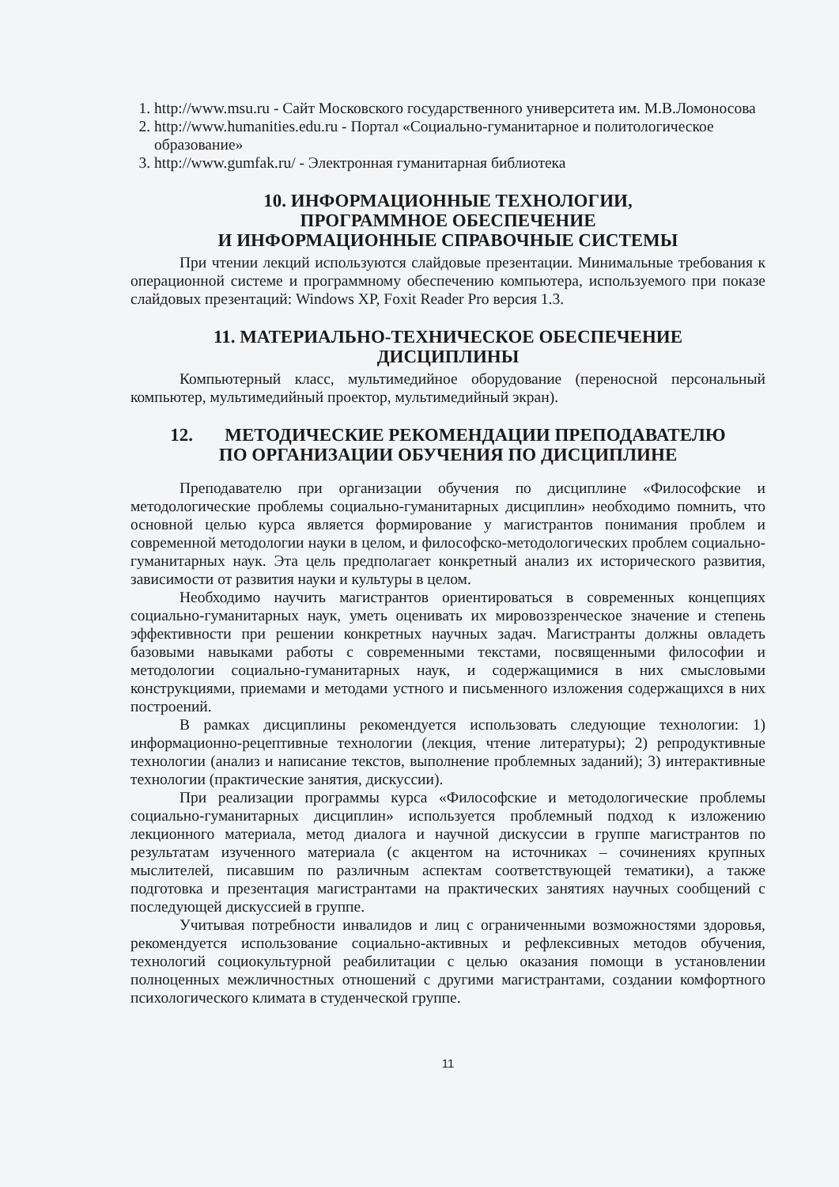1. http://www.msu.ru - Сайт Московского государственного университета им. М.В.Ломоносова
2. http://www.humanities.edu.ru - Портал «Социально-гуманитарное и политологическое образование»
3. http://www.gumfak.ru/ - Электронная гуманитарная библиотека
10. ИНФОРМАЦИОННЫЕ ТЕХНОЛОГИИ,
ПРОГРАММНОЕ ОБЕСПЕЧЕНИЕ
И ИНФОРМАЦИОННЫЕ СПРАВОЧНЫЕ СИСТЕМЫ
При чтении лекций используются слайдовые презентации. Минимальные требования к операционной системе и программному обеспечению компьютера, используемого при показе слайдовых презентаций: Windows XP, Foxit Reader Pro версия 1.3.
11. МАТЕРИАЛЬНО-ТЕХНИЧЕСКОЕ ОБЕСПЕЧЕНИЕ
ДИСЦИПЛИНЫ
Компьютерный класс, мультимедийное оборудование (переносной персональный компьютер, мультимедийный проектор, мультимедийный экран).
12. МЕТОДИЧЕСКИЕ РЕКОМЕНДАЦИИ ПРЕПОДАВАТЕЛЮ
ПО ОРГАНИЗАЦИИ ОБУЧЕНИЯ ПО ДИСЦИПЛИНЕ
Преподавателю при организации обучения по дисциплине «Философские и методологические проблемы социально-гуманитарных дисциплин» необходимо помнить, что основной целью курса является формирование у магистрантов понимания проблем и современной методологии науки в целом, и философско-методологических проблем социально-гуманитарных наук. Эта цель предполагает конкретный анализ их исторического развития, зависимости от развития науки и культуры в целом.
Необходимо научить магистрантов ориентироваться в современных концепциях социально-гуманитарных наук, уметь оценивать их мировоззренческое значение и степень эффективности при решении конкретных научных задач. Магистранты должны овладеть базовыми навыками работы с современными текстами, посвященными философии и методологии социально-гуманитарных наук, и содержащимися в них смысловыми конструкциями, приемами и методами устного и письменного изложения содержащихся в них построений.
В рамках дисциплины рекомендуется использовать следующие технологии: 1) информационно-рецептивные технологии (лекция, чтение литературы); 2) репродуктивные технологии (анализ и написание текстов, выполнение проблемных заданий); 3) интерактивные технологии (практические занятия, дискуссии).
При реализации программы курса «Философские и методологические проблемы социально-гуманитарных дисциплин» используется проблемный подход к изложению лекционного материала, метод диалога и научной дискуссии в группе магистрантов по результатам изученного материала (с акцентом на источниках – сочинениях крупных мыслителей, писавшим по различным аспектам соответствующей тематики), а также подготовка и презентация магистрантами на практических занятиях научных сообщений с последующей дискуссией в группе.
Учитывая потребности инвалидов и лиц с ограниченными возможностями здоровья, рекомендуется использование социально-активных и рефлексивных методов обучения, технологий социокультурной реабилитации с целью оказания помощи в установлении полноценных межличностных отношений с другими магистрантами, создании комфортного психологического климата в студенческой группе.
11